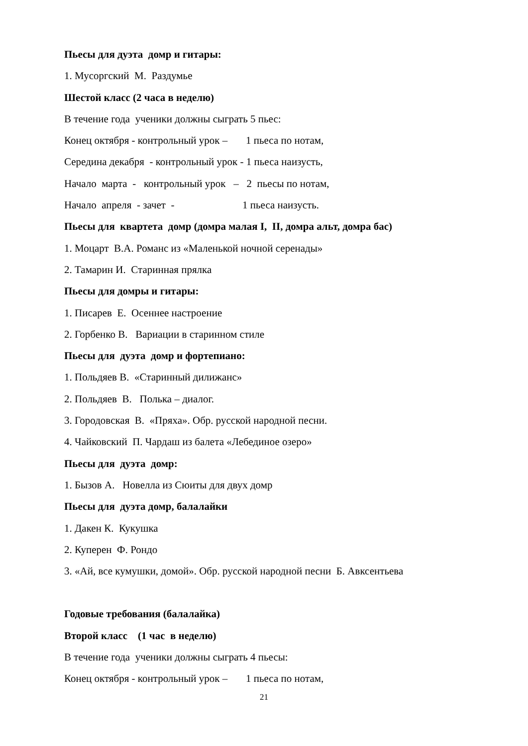Пьесы для дуэта домр и гитары:
1. Мусоргский М. Раздумье
Шестой класс (2 часа в неделю)
В течение года ученики должны сыграть 5 пьес:
Конец октября - контрольный урок – 1 пьеса по нотам,
Середина декабря - контрольный урок - 1 пьеса наизусть,
Начало марта - контрольный урок – 2 пьесы по нотам,
Начало апреля - зачет - 1 пьеса наизусть.
Пьесы для квартета домр (домра малая I, II, домра альт, домра бас)
1. Моцарт В.А. Романс из «Маленькой ночной серенады»
2. Тамарин И. Старинная прялка
Пьесы для домры и гитары:
1. Писарев Е. Осеннее настроение
2. Горбенко В. Вариации в старинном стиле
Пьесы для дуэта домр и фортепиано:
1. Польдяев В. «Старинный дилижанс»
2. Польдяев В. Полька – диалог.
3. Городовская В. «Пряха». Обр. русской народной песни.
4. Чайковский П. Чардаш из балета «Лебединое озеро»
Пьесы для дуэта домр:
1. Бызов А. Новелла из Сюиты для двух домр
Пьесы для дуэта домр, балалайки
1. Дакен К. Кукушка
2. Куперен Ф. Рондо
3. «Ай, все кумушки, домой». Обр. русской народной песни Б. Авксентьева
Годовые требования (балалайка)
Второй класс (1 час в неделю)
В течение года ученики должны сыграть 4 пьесы:
Конец октября - контрольный урок – 1 пьеса по нотам,
21